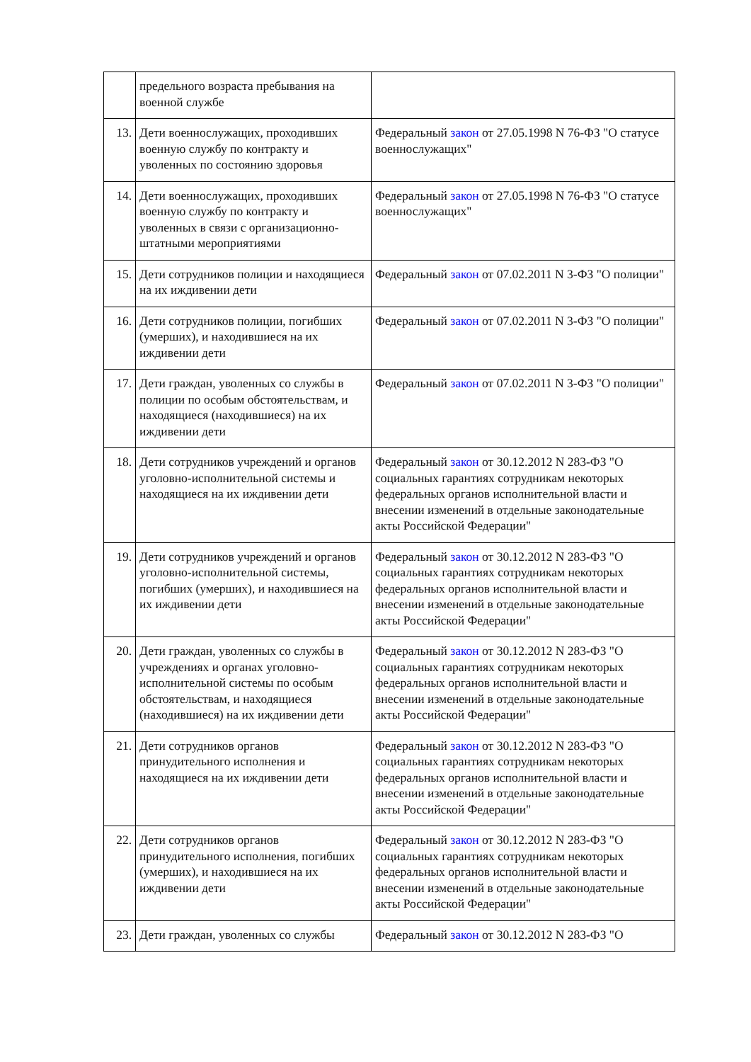| | предельного возраста пребывания на военной службе | |
| 13. | Дети военнослужащих, проходивших военную службу по контракту и уволенных по состоянию здоровья | Федеральный закон от 27.05.1998 N 76-ФЗ "О статусе военнослужащих" |
| 14. | Дети военнослужащих, проходивших военную службу по контракту и уволенных в связи с организационно-штатными мероприятиями | Федеральный закон от 27.05.1998 N 76-ФЗ "О статусе военнослужащих" |
| 15. | Дети сотрудников полиции и находящиеся на их иждивении дети | Федеральный закон от 07.02.2011 N 3-ФЗ "О полиции" |
| 16. | Дети сотрудников полиции, погибших (умерших), и находившиеся на их иждивении дети | Федеральный закон от 07.02.2011 N 3-ФЗ "О полиции" |
| 17. | Дети граждан, уволенных со службы в полиции по особым обстоятельствам, и находящиеся (находившиеся) на их иждивении дети | Федеральный закон от 07.02.2011 N 3-ФЗ "О полиции" |
| 18. | Дети сотрудников учреждений и органов уголовно-исполнительной системы и находящиеся на их иждивении дети | Федеральный закон от 30.12.2012 N 283-ФЗ "О социальных гарантиях сотрудникам некоторых федеральных органов исполнительной власти и внесении изменений в отдельные законодательные акты Российской Федерации" |
| 19. | Дети сотрудников учреждений и органов уголовно-исполнительной системы, погибших (умерших), и находившиеся на их иждивении дети | Федеральный закон от 30.12.2012 N 283-ФЗ "О социальных гарантиях сотрудникам некоторых федеральных органов исполнительной власти и внесении изменений в отдельные законодательные акты Российской Федерации" |
| 20. | Дети граждан, уволенных со службы в учреждениях и органах уголовно-исполнительной системы по особым обстоятельствам, и находящиеся (находившиеся) на их иждивении дети | Федеральный закон от 30.12.2012 N 283-ФЗ "О социальных гарантиях сотрудникам некоторых федеральных органов исполнительной власти и внесении изменений в отдельные законодательные акты Российской Федерации" |
| 21. | Дети сотрудников органов принудительного исполнения и находящиеся на их иждивении дети | Федеральный закон от 30.12.2012 N 283-ФЗ "О социальных гарантиях сотрудникам некоторых федеральных органов исполнительной власти и внесении изменений в отдельные законодательные акты Российской Федерации" |
| 22. | Дети сотрудников органов принудительного исполнения, погибших (умерших), и находившиеся на их иждивении дети | Федеральный закон от 30.12.2012 N 283-ФЗ "О социальных гарантиях сотрудникам некоторых федеральных органов исполнительной власти и внесении изменений в отдельные законодательные акты Российской Федерации" |
| 23. | Дети граждан, уволенных со службы | Федеральный закон от 30.12.2012 N 283-ФЗ "О |